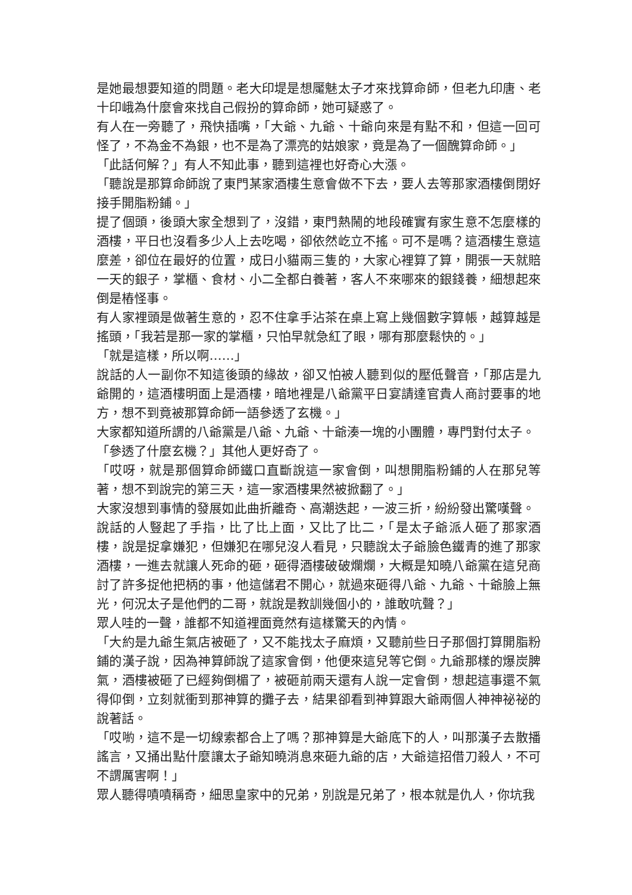是她最想要知道的問題。老大印堤是想魘魅太子才來找算命師，但老九印唐、老十印峨為什麼會來找自己假扮的算命師，她可疑惑了。
有人在一旁聽了，飛快插嘴，「大爺、九爺、十爺向來是有點不和，但這一回可怪了，不為金不為銀，也不是為了漂亮的姑娘家，竟是為了一個醜算命師。」
「此話何解？」有人不知此事，聽到這裡也好奇心大漲。
「聽說是那算命師說了東門某家酒樓生意會做不下去，要人去等那家酒樓倒閉好接手開脂粉鋪。」
提了個頭，後頭大家全想到了，沒錯，東門熱鬧的地段確實有家生意不怎麼樣的酒樓，平日也沒看多少人上去吃喝，卻依然屹立不搖。可不是嗎？這酒樓生意這麼差，卻位在最好的位置，成日小貓兩三隻的，大家心裡算了算，開張一天就賠一天的銀子，掌櫃、食材、小二全都白養著，客人不來哪來的銀錢養，細想起來倒是樁怪事。
有人家裡頭是做著生意的，忍不住拿手沾茶在桌上寫上幾個數字算帳，越算越是搖頭，「我若是那一家的掌櫃，只怕早就急紅了眼，哪有那麼鬆快的。」
「就是這樣，所以啊……」
說話的人一副你不知這後頭的緣故，卻又怕被人聽到似的壓低聲音，「那店是九爺開的，這酒樓明面上是酒樓，暗地裡是八爺黨平日宴請達官貴人商討要事的地方，想不到竟被那算命師一語參透了玄機。」
大家都知道所謂的八爺黨是八爺、九爺、十爺湊一塊的小團體，專門對付太子。
「參透了什麼玄機？」其他人更好奇了。
「哎呀，就是那個算命師鐵口直斷說這一家會倒，叫想開脂粉鋪的人在那兒等著，想不到說完的第三天，這一家酒樓果然被掀翻了。」
大家沒想到事情的發展如此曲折離奇、高潮迭起，一波三折，紛紛發出驚嘆聲。
說話的人豎起了手指，比了比上面，又比了比二，「是太子爺派人砸了那家酒樓，說是捉拿嫌犯，但嫌犯在哪兒沒人看見，只聽說太子爺臉色鐵青的進了那家酒樓，一進去就讓人死命的砸，砸得酒樓破破爛爛，大概是知曉八爺黨在這兒商討了許多捉他把柄的事，他這儲君不開心，就過來砸得八爺、九爺、十爺臉上無光，何況太子是他們的二哥，就說是教訓幾個小的，誰敢吭聲？」
眾人哇的一聲，誰都不知道裡面竟然有這樣驚天的內情。
「大約是九爺生氣店被砸了，又不能找太子麻煩，又聽前些日子那個打算開脂粉鋪的漢子說，因為神算師說了這家會倒，他便來這兒等它倒。九爺那樣的爆炭脾氣，酒樓被砸了已經夠倒楣了，被砸前兩天還有人說一定會倒，想起這事還不氣得仰倒，立刻就衝到那神算的攤子去，結果卻看到神算跟大爺兩個人神神祕祕的說著話。
「哎喲，這不是一切線索都合上了嗎？那神算是大爺底下的人，叫那漢子去散播謠言，又捅出點什麼讓太子爺知曉消息來砸九爺的店，大爺這招借刀殺人，不可不謂厲害啊！」
眾人聽得嘖嘖稱奇，細思皇家中的兄弟，別說是兄弟了，根本就是仇人，你坑我